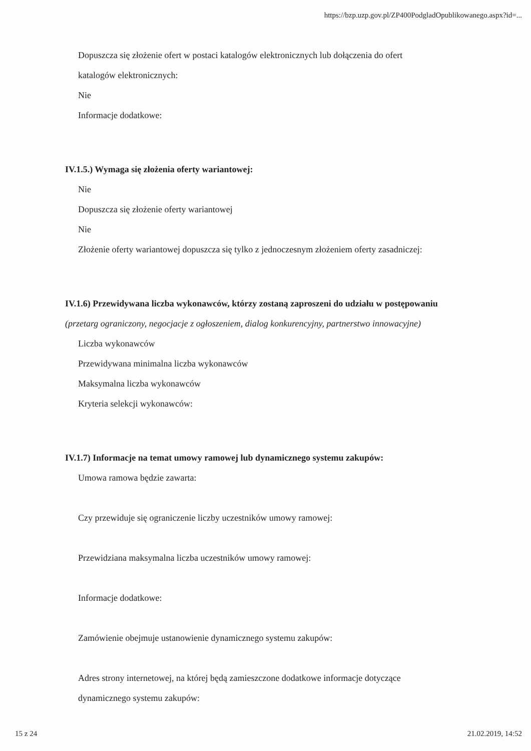https://bzp.uzp.gov.pl/ZP400PodgladOpublikowanego.aspx?id=...
Dopuszcza się złożenie ofert w postaci katalogów elektronicznych lub dołączenia do ofert
katalogów elektronicznych:
Nie
Informacje dodatkowe:
IV.1.5.) Wymaga się złożenia oferty wariantowej:
Nie
Dopuszcza się złożenie oferty wariantowej
Nie
Złożenie oferty wariantowej dopuszcza się tylko z jednoczesnym złożeniem oferty zasadniczej:
IV.1.6) Przewidywana liczba wykonawców, którzy zostaną zaproszeni do udziału w postępowaniu
(przetarg ograniczony, negocjacje z ogłoszeniem, dialog konkurencyjny, partnerstwo innowacyjne)
Liczba wykonawców
Przewidywana minimalna liczba wykonawców
Maksymalna liczba wykonawców
Kryteria selekcji wykonawców:
IV.1.7) Informacje na temat umowy ramowej lub dynamicznego systemu zakupów:
Umowa ramowa będzie zawarta:
Czy przewiduje się ograniczenie liczby uczestników umowy ramowej:
Przewidziana maksymalna liczba uczestników umowy ramowej:
Informacje dodatkowe:
Zamówienie obejmuje ustanowienie dynamicznego systemu zakupów:
Adres strony internetowej, na której będą zamieszczone dodatkowe informacje dotyczące
dynamicznego systemu zakupów:
15 z 24 21.02.2019, 14:52